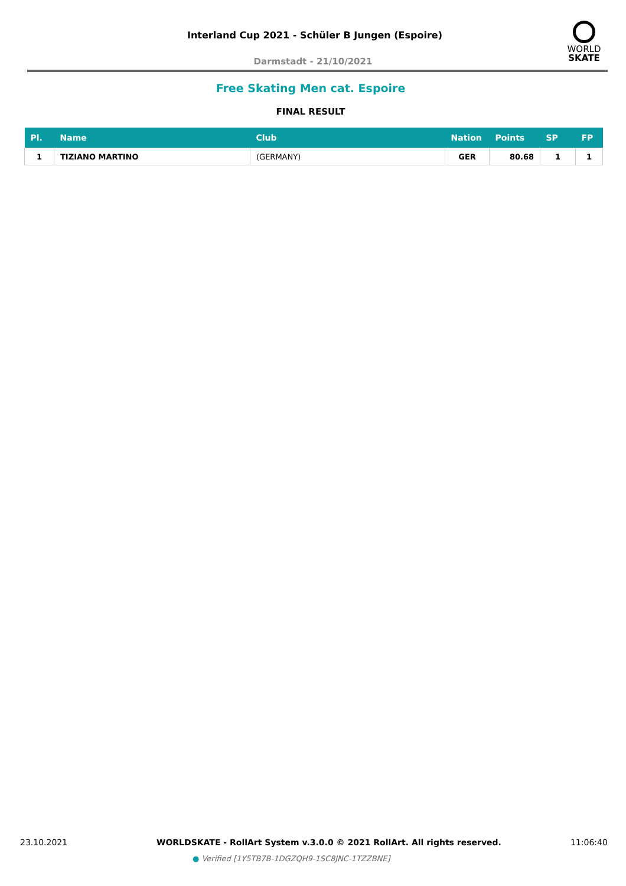Interland Cup 2021 - Schüler B Jungen (Espoire)
Darmstadt - 21/10/2021
WORLD
SKATE
Free Skating Men cat. Espoire
FINAL RESULT
| Pl. | Name | Club | Nation | Points | SP | FP |
| --- | --- | --- | --- | --- | --- | --- |
| 1 | TIZIANO MARTINO | (GERMANY) | GER | 80.68 | 1 | 1 |
23.10.2021
WORLDSKATE - RollArt System v.3.0.0 © 2021 RollArt. All rights reserved.
11:06:40
● Verified [1Y5TB7B-1DGZQH9-1SC8JNC-1TZZBNE]